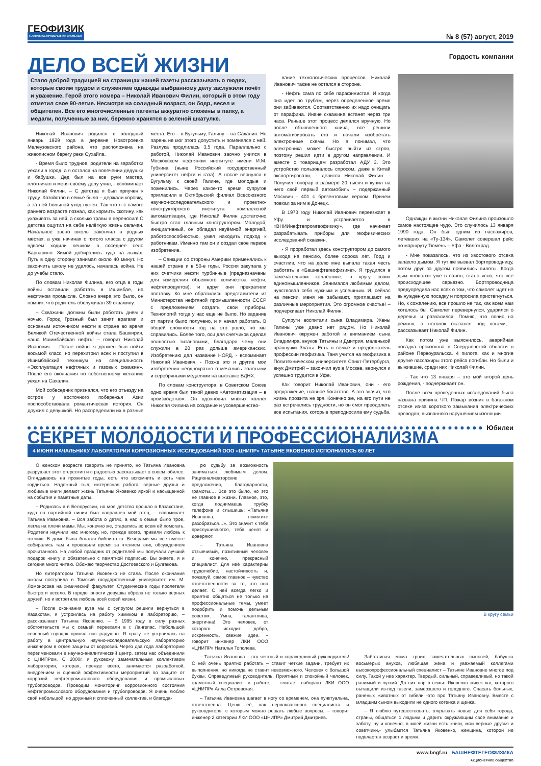ГЕОФИЗИК
ГЕОФИЗИКА, ПРОВЕРЕННАЯ ВРЕМЕНЕМ
№ 8 (57) август, 2019
Гордость компании
ДЕЛО ВСЕЙ ЖИЗНИ
Стало доброй традицией на страницах нашей газеты рассказывать о людях, которые своим трудом и служением однажды выбранному делу заслужили почёт и уважение. Герой этого номера – Николай Иванович Филин, который в этом году отметил свое 90-летие. Несмотря на солидный возраст, он бодр, весел и общителен. Все его многочисленные патенты аккуратно сложены в папку, а медали, полученные за них, бережно хранятся в зеленой шкатулке.
Николай Иванович родился в холодный январь 1929 года в деревне Новотроевка Мелеузовского района, что расположена на живописном берегу реки Сухайла.
- Время было трудное, родители на заработки уехали в город, а я остался на попечении дедушки и бабушки. Дед был на все руки мастер, плотничал и меня своему делу учил, - вспоминает Николай Филин. – С детства я был приучен к труду. Хозяйство в семье было – держали коровку, а за ней большой уход нужен. Так что я с самого раннего возраста познал, как кормить скотину, как ухаживать за ней, а сколько травы я переносил! С детства ощутил на себе нелёгкую жизнь сельчан. Начальное звено школы закончил в родных местах, а уже начиная с пятого класса с другом вдвоем ходили пешком в соседнее село Варварино. Зимой добирались туда на лыжах. Путь в одну сторону занимал около 40 минут. Но закончить школу не удалось, началась война. Не до учебы стало.
По словам Николая Филина, его отца в годы войны оставили работать в Ишимбае, на нефтяном промысле. Словно вчера это было, он помнит, что родитель обслуживал 39 скважину.
– Скважины должны были работать днем и ночью. Город Грозный был занят врагами и основным источником нефти в стране во время Великой Отечественной войны стала Башкирия, наша Ишимбайская нефть! – говорит Николай Иванович. – После войны я должен был пойти восьмой класс, но перехитрил всех и поступил в Ишимбайский техникум на специальность «Эксплуатация нефтяных и газовых скважин». После его окончания по собственному желанию уехал на Сахалин.
Мой собеседник признался, что его отъезду на остров у восточного побережья Азии поспособствовала романтическая история. Он дружил с девушкой. Но распределили их в разные места. Его – в Бугульму, Галину – на Сахалин. Но парень не мог этого допустить и поменялся с ней. Разлука продлилась 3,5 года. Параллельно с работой, Николай Иванович заочно учился в Московском нефтяном институте имени И.М. Губкина (ныне Российский государственный университет нефти и газа). А после вернулся в Бугульму к своей Галине, где молодые и поженились. Через какое-то время супругов пригласили в Октябрьский филиал Всесоюзного научно-исследовательского и проектно-конструкторского института комплексной автоматизации, где Николай Филин достаточно быстро стал главным конструктором. Молодой, инициативный, он обладал неуёмной энергией, работоспособностью, умел находить подход к работникам. Именно там он и создал свое первое изобретение.
– Санкции со стороны Америки применялись к нашей стране и в 50-е годы. Россия закупала у них счетчики нефти турбинные (предназначены для измерения объемного количества нефти, нефтепродуктов), и вдруг они прекратили поставку. Ко мне обратились представители из Министерства нефтяной промышленности СССР с предложением создать свои приборы. Технологий тогда у нас еще не было. Но задание от партии было получено, и я начал работать. В общей сложности год на это ушло, но мы справились. Более того, оси для счетчиков сделал полностью титановыми, благодаря чему они служили в 20 раз дольше американских. Изобретению дал название НОРД, - вспоминает Николай Иванович. - Позже это и другие мои изобретения неоднократно отмечались золотыми и серебряными медалями на выставке ВДНХ.
По словам конструктора, в Советском Союзе одно время был такой девиз «Автоматизация – в производство». Он вдохновил многих коллег Николая Филина на создание и усовершенство-
вание технологических процессов. Николай Иванович также не остался в стороне.
- Нефть сама по себе парафинистая. И когда она идет по трубам, через определенное время они забиваются. Соответственно их надо очищать от парафина. Иначе скважина встанет через три часа. Раньше этот процесс делался вручную. Но после объявленного клича, все решили автоматизировать его и начали изобретать электронные схемы. Но я понимал, что электроника может быстро выйти из строя, поэтому решил идти в другом направлении. И вместе с товарищем разработал АДУ 3. Это устройство пользовалось спросом, даже в Китай экспортировали, - делится Николай Филин. - Получил гонорар в размере 20 тысяч и купил на него свой первый автомобиль – подержанный Москвич - 401 с брезентовым верхом. Причем поехал за ним в Донецк.
В 1973 году Николай Иванович переезжает в Уфу и устраивается в «ВНИИнефтепромгеофизику», где начинает разрабатывать приборы для геофизических исследований скважин.
- Я проработал здесь конструктором до самого выхода на пенсию, более сорока лет. Горд и счастлив, что на долю мне выпала такая честь работать в «Башнефтегеофизике». Я трудился в замечательном коллективе, в кругу своих единомышленников. Занимался любимым делом, чувствовал себя нужным и успешным. И, сейчас на пенсии, меня не забывают, приглашают на различные мероприятия. Это огромное счастье! – подчеркивает Николай Филин.
Супруги воспитали сына Владимира. Жены Галины уже давно нет рядом. Но Николай Иванович окружен заботой и вниманием сына Владимира, внуков Татьяны и Дмитрия, маленькой правнучки Златы. Есть в семье и продолжатель профессии геофизика. Таня учится на геофизика в Политехническом университете Санкт-Петербурга, внук Дмитрий – закончил вуз в Москве, вернулся и успешно трудится в Уфе.
Как говорит Николай Иванович, они - его продолжение, главное богатство. А это значит, что жизнь прожита не зря. Конечно же, на его пути не раз встречались трудности, но он смог преодолеть все испытания, которые преподносила ему судьба.
Однажды в жизни Николая Филина произошло самое настоящее чудо. Это случилось 13 января 1990 года. Он был одним из пассажиров, летевших на «Ту-134». Самолет совершал рейс по маршруту Тюмень – Уфа - Волгоград.
- Мне показалось, что из хвостового отсека запахло дымом. Я тут же вызвал бортпроводницу, потом друг за другом появились пилоты. Когда дым «пополз» уже в салон, стало ясно, что все происходящее серьезно. Бортпроводница предупредила нас всех о том, что самолет идет на вынужденную посадку и попросила пристегнуться. Но, к сожалению, все прошло не так, как всем нам хотелось бы. Самолет перевернулся, ударился о деревья и развалился. Помню, что повис на ремнях, а потолок оказался под ногами, - рассказывает Николай Филин.
Как потом уже выяснилось, аварийная посадка произошла в Свердловской области в районе Первоуральска. 4 пилота, как и многие другие пассажиры этого рейса погибли. Но были и выжившие, среди них Николай Филин.
- Так что 13 января – это мой второй день рождения, - подчеркивает он.
После всех проведенных исследований была названа причина ЧП. Пожар возник в багажном отсеке из-за короткого замыкания электрических проводов, вызванного нарушением изоляции.
Юбилеи
СЕКРЕТ МОЛОДОСТИ И ПРОФЕССИОНАЛИЗМА
4 ИЮНЯ НАЧАЛЬНИКУ ЛАБОРАТОРИИ КОРРОЗИОННЫХ ИССЛЕДОВАНИЙ ООО «ЦНИПР» ТАТЬЯНЕ ЯКОВЕНКО ИСПОЛНИЛОСЬ 60 ЛЕТ
О женском возрасте говорить не принято, но Татьяна Ивановна разрушает этот стереотип и с радостью рассказывает о своем юбилее. Оглядываясь на прожитые годы, есть что вспомнить и есть чем гордиться. Надежный тыл, интересная работа, верные друзья и любимые книги делают жизнь Татьяны Яковенко яркой и насыщенной на события и памятные даты.
– Родилась я в Белоруссии, но мое детство прошло в Казахстане, куда по партийной линии был направлен мой отец, – вспоминает Татьяна Ивановна. – Вся забота о детях, а нас в семье было трое, легла на плечи мамы. Мы, конечно же, старались во всем ей помогать. Родители научили нас многому, но, прежде всего, привили любовь к чтению. В доме была богатая библиотека. Вечерами мы все вместе собирались там и проводили время за чтением книг, обсуждением прочитанного. На любой праздник от родителей мы получали лучший подарок -книгу и обязательно с памятной подписью. Вы знаете, я и сегодня много читаю. Обожаю творчество Достоевского и Булгакова.
Но литератором Татьяна Яковенко не стала. После окончания школы поступила в Томский государственный университет им. М. Ломоносова на химический факультет. Студенческие годы пролетели быстро и весело. В городе юности девушка обрела не только верных друзей, но и встретила любовь всей своей жизни.
– После окончания вуза мы с супругом решили вернуться в Казахстан, я устроилась на работу химиком в лабораторию, – рассказывает Татьяна Яковенко. – В 1995 году в силу разных обстоятельств мы с семьей переехали в г. Лангепас. Небольшой северный городок принял нас радушно. Я сразу же устроилась на работу в центральную научно-исследовательскую лабораторию инженером в отдел защиты от коррозий. Через два года лабораторию переименовали в научно-аналитический центр, затем нас объединили с ЦНИПРом. С 2000г. я руковожу замечательным коллективом лаборатории, которая, прежде всего, занимается разработкой, внедрением и оценкой эффективности мероприятий по защите от коррозий нефтепромыслового оборудования и промысловых трубопроводов. Проводим мониторинг коррозионного состояния нефтепромыслового оборудования и трубопроводов. Я очень люблю свой небольшой, но дружный и сплоченный коллектив, и благода-
рю судьбу за возможность заниматься любимым делом. Рационализаторские предложения, благодарности, грамоты…. Все это было, но это не главное в жизни. Главное, это, когда поднимаешь трубку телефона и слышишь: «Татьяна Ивановна, помогите разобраться…». Это значит к тебе прислушиваются, тебя ценят и доверяют.
– Татьяна Ивановна отзывчивый, позитивный человек и, конечно, прекрасный специалист. Для неё характерны трудолюбие, настойчивость и, пожалуй, самое главное – чувство ответственности за то, что она делает. С ней всегда легко и приятно общаться не только на профессиональные темы, умеет подобрить и помочь дельным советом. Умна, талантлива, энергична! Это человек, от которого исходит добро, искренность, свежие идеи, – говорит инженер ЛКИ ООО «ЦНИПР» Наталья Тополева.
В кругу семьи
– Татьяна Ивановна – это честный и справедливый руководитель! С ней очень приятно работать – ставит четкие задачи, требует их выполнения, но никогда не ставит невозможного. Человек с большой буквы. Справедливый руководитель. Приятный и спокойный человек, грамотный специалист в работе, – считает лаборант ЛКИ ООО «ЦНИПР» Алла Островская.
– Татьяна Ивановна шагает в ногу со временем, она пунктуальна, ответственна. Ценю её, как первоклассного специалиста и руководителя, с которым можно решать любые вопросы, – говорит инженер 2 категории ЛКИ ООО «ЦНИПР» Дмитрий Дмитриев.
Заботливая мама троих замечательных сыновей, бабушка восьмерых внуков, любящая жена и уважаемый коллегами высокопрофессиональный специалист – Татьяне Ивановне многое под силу. Такой у нее характер. Твердый, сильный, справедливый, но такой ранимый и чуткий. До сих пор в семье Яковенко живет кот, которого вытащили из-под газели, замерзшего и голодного. Спасать больных, раненых животных от гибели -это про Татьяну Ивановну. Вместе с младшим сыном выходили не одного котенка и щенка.
– Я люблю путешествовать, открывать новые для себя города, страны, общаться с людьми и дарить окружающим свое внимание и заботу, ну и конечно, в моей жизни есть книги, мои верные друзья и советчики,- улыбается Татьяна Яковенко, женщина, которой не подвластен возраст и время.
www.bngf.ru БАШНЕФТЕГЕОФИЗИКА
АКЦИОНЕРНОЕ ОБЩЕСТВО